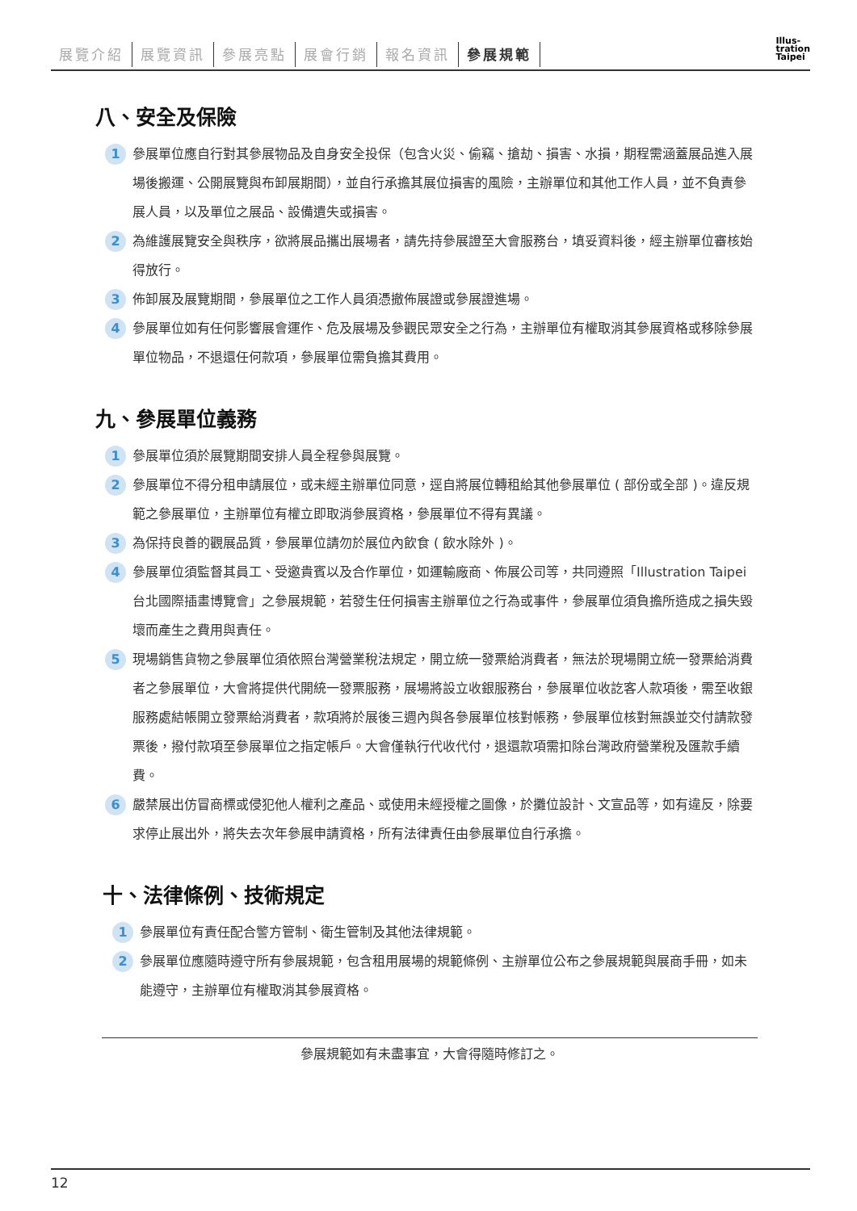展覽介紹 展覽資訊 參展亮點 展會行銷 報名資訊 參展規範
Illus-
tration
Taipei
八、安全及保險
1
參展單位應自行對其參展物品及自身安全投保（包含火災、偷竊、搶劫、損害、水損，期程需涵蓋展品進入展場後搬運、公開展覽與布卸展期間），並自行承擔其展位損害的風險，主辦單位和其他工作人員，並不負責參展人員，以及單位之展品、設備遺失或損害。
2
為維護展覽安全與秩序，欲將展品攜出展場者，請先持參展證至大會服務台，填妥資料後，經主辦單位審核始得放行。
3
佈卸展及展覽期間，參展單位之工作人員須憑撤佈展證或參展證進場。
4
參展單位如有任何影響展會運作、危及展場及參觀民眾安全之行為，主辦單位有權取消其參展資格或移除參展單位物品，不退還任何款項，參展單位需負擔其費用。
九、參展單位義務
1
參展單位須於展覽期間安排人員全程參與展覽。
2
參展單位不得分租申請展位，或未經主辦單位同意，逕自將展位轉租給其他參展單位 ( 部份或全部 )。違反規範之參展單位，主辦單位有權立即取消參展資格，參展單位不得有異議。
3
為保持良善的觀展品質，參展單位請勿於展位內飲食 ( 飲水除外 )。
4
參展單位須監督其員工、受邀貴賓以及合作單位，如運輸廠商、佈展公司等，共同遵照「Illustration Taipei 台北國際插畫博覽會」之參展規範，若發生任何損害主辦單位之行為或事件，參展單位須負擔所造成之損失毀壞而產生之費用與責任。
5
現場銷售貨物之參展單位須依照台灣營業稅法規定，開立統一發票給消費者，無法於現場開立統一發票給消費者之參展單位，大會將提供代開統一發票服務，展場將設立收銀服務台，參展單位收訖客人款項後，需至收銀服務處結帳開立發票給消費者，款項將於展後三週內與各參展單位核對帳務，參展單位核對無誤並交付請款發票後，撥付款項至參展單位之指定帳戶。大會僅執行代收代付，退還款項需扣除台灣政府營業稅及匯款手續費。
6
嚴禁展出仿冒商標或侵犯他人權利之產品、或使用未經授權之圖像，於攤位設計、文宣品等，如有違反，除要求停止展出外，將失去次年參展申請資格，所有法律責任由參展單位自行承擔。
十、法律條例、技術規定
1
參展單位有責任配合警方管制、衛生管制及其他法律規範。
2
參展單位應隨時遵守所有參展規範，包含租用展場的規範條例、主辦單位公布之參展規範與展商手冊，如未能遵守，主辦單位有權取消其參展資格。
參展規範如有未盡事宜，大會得隨時修訂之。
12